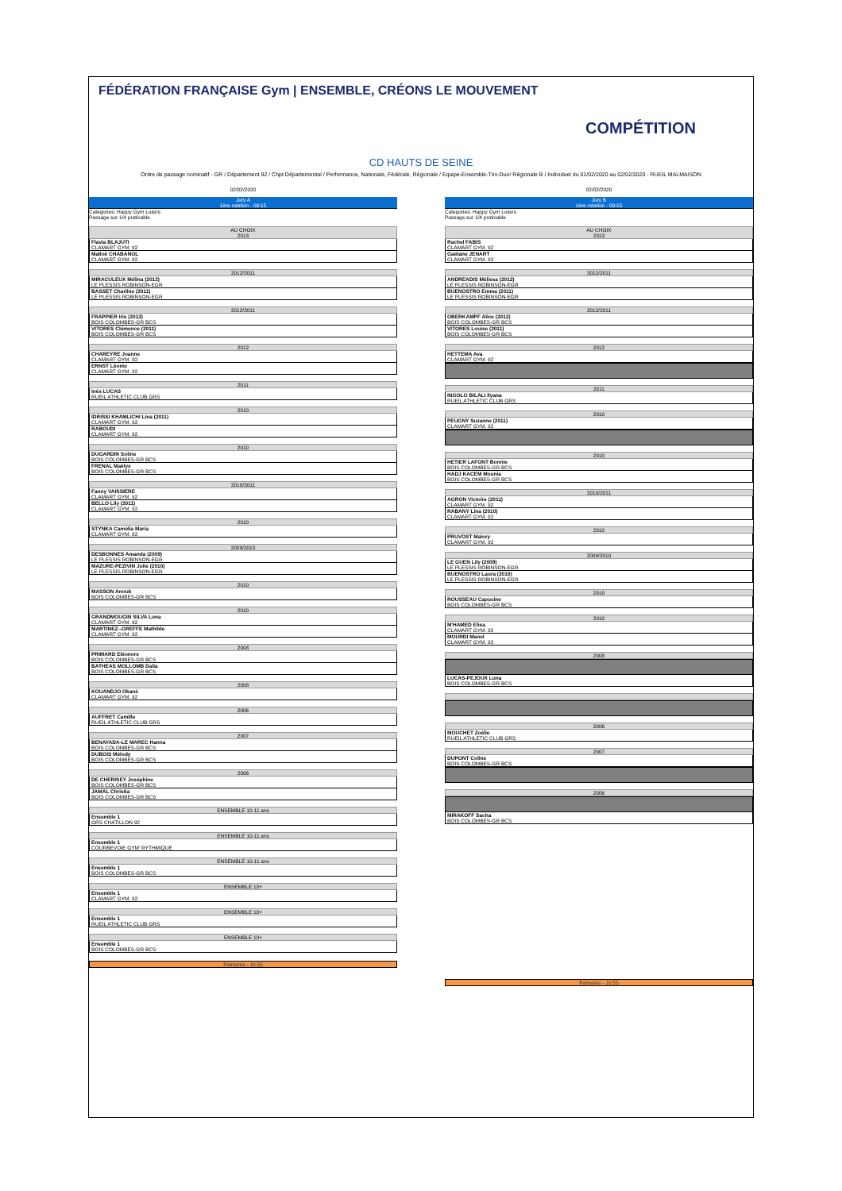FÉDÉRATION FRANÇAISE Gym | ENSEMBLE, CRÉONS LE MOUVEMENT
COMPÉTITION
CD HAUTS DE SEINE
Ordre de passage nominatif - GR / Département 92 / Chpt Départemental / Performance, Nationale, Fédérale, Régionale / Equipe-Ensemble-Trio-Duo/ Régionale B / Individuel du 01/02/2020 au 02/02/2020 - RUEIL MALMAISON
02/02/2020
Jury A
1ère rotation - 09:15
Categories: Happy Gym Loisirs
Passage sur 1/4 praticable
AU CHOIX
2013
Flavia BLAJUTI
CLAMART GYM. 92
Malloë CHABANOL
CLAMART GYM. 92
2012/2011
MIRACULEUX Mélina (2012)
LE PLESSIS ROBINSON-EGR
BASSET Charline (2011)
LE PLESSIS ROBINSON-EGR
2012/2011
FRAPPIER Iris (2012)
BOIS COLOMBES-GR BCS
VITORES Clémence (2011)
BOIS COLOMBES-GR BCS
2012
CHAREYRE Joanne
CLAMART GYM. 92
ERNST Léonie
CLAMART GYM. 92
2011
Inès LUCAS
RUEIL ATHLETIC CLUB GRS
2010
IDRISSI KHAMLICHI Lina (2011)
CLAMART GYM. 92
RABOUDI
CLAMART GYM. 92
2010
DUGARDIN Soline
BOIS COLOMBES-GR BCS
FRENAL Maëlys
BOIS COLOMBES-GR BCS
2010/2011
Fanny VAISSIERE
CLAMART GYM. 92
BELLO Lily (2011)
CLAMART GYM. 92
2010
STYNKA Camélia Maria
CLAMART GYM. 92
2009/2010
DESBONNES Amanda (2009)
LE PLESSIS ROBINSON-EGR
MAZURE-PEZIVIN Julie (2010)
LE PLESSIS ROBINSON-EGR
2010
MASSON Anouk
BOIS COLOMBES-GR BCS
2010
GRANDMOUGIN SILVA Luna
CLAMART GYM. 92
MARTINEZ--GREFFE Mathilde
CLAMART GYM. 92
2008
PRIMARD Eléonore
BOIS COLOMBES-GR BCS
BATHEAS MOLLOMB Dalia
BOIS COLOMBES-GR BCS
2008
KOUANDJO Okané
CLAMART GYM. 92
2006
AUFFRET Camille
RUEIL ATHLETIC CLUB GRS
2007
BENAYADA-LE MAREC Hanna
BOIS COLOMBES-GR BCS
DUBOIS Mélody
BOIS COLOMBES-GR BCS
2006
DE CHERISEY Joséphine
BOIS COLOMBES-GR BCS
JAMAL Christia
BOIS COLOMBES-GR BCS
ENSEMBLE 10-11 ans
Ensemble 1
GRS CHATILLON 92
ENSEMBLE 10-11 ans
Ensemble 1
COURBEVOIE GYM' RYTHMIQUE
ENSEMBLE 10-11 ans
Ensemble 1
BOIS COLOMBES-GR BCS
ENSEMBLE 10+
Ensemble 1
CLAMART GYM. 92
ENSEMBLE 10+
Ensemble 1
RUEIL ATHLETIC CLUB GRS
ENSEMBLE 10+
Ensemble 1
BOIS COLOMBES-GR BCS
Palmarès - 10:55
02/02/2020
Jury B
1ère rotation - 09:15
Categories: Happy Gym Loisirs
Passage sur 1/4 praticable
AU CHOIX
2013
Rachel FABIS
CLAMART GYM. 92
Gaëtane JENART
CLAMART GYM. 92
2012/2011
ANDREADIS Mélissa (2012)
LE PLESSIS ROBINSON-EGR
BUENOSTRO Emma (2011)
LE PLESSIS ROBINSON-EGR
2012/2011
OBERKAMPF Alice (2012)
BOIS COLOMBES-GR BCS
VITORES Louise (2011)
BOIS COLOMBES-GR BCS
2012
HETTEMA Ava
CLAMART GYM. 92
2011
INGOLO BILALI Ilyana
RUEIL ATHLETIC CLUB GRS
2010
PEUGNY Suzanne (2011)
CLAMART GYM. 92
2010
HETIER LAFONT Bonnie
BOIS COLOMBES-GR BCS
HADJ KACEM Mounia
BOIS COLOMBES-GR BCS
2010/2011
AGRON Victoire (2011)
CLAMART GYM. 92
RABANY Lina (2010)
CLAMART GYM. 92
2010
PRUVOST Malory
CLAMART GYM. 92
2009/2010
LE GUEN Lily (2009)
LE PLESSIS ROBINSON-EGR
BUENOSTRO Laura (2010)
LE PLESSIS ROBINSON-EGR
2010
ROUSSEAU Capucine
BOIS COLOMBES-GR BCS
2010
M'HAMED Elisa
CLAMART GYM. 92
MOURDI Manel
CLAMART GYM. 92
2008
LUCAS-PEJOUX Luna
BOIS COLOMBES-GR BCS
2006
MOUCHET Zoélie
RUEIL ATHLETIC CLUB GRS
2007
DUPONT Coline
BOIS COLOMBES-GR BCS
2006
MIRAKOFF Sacha
BOIS COLOMBES-GR BCS
Palmarès - 10:55